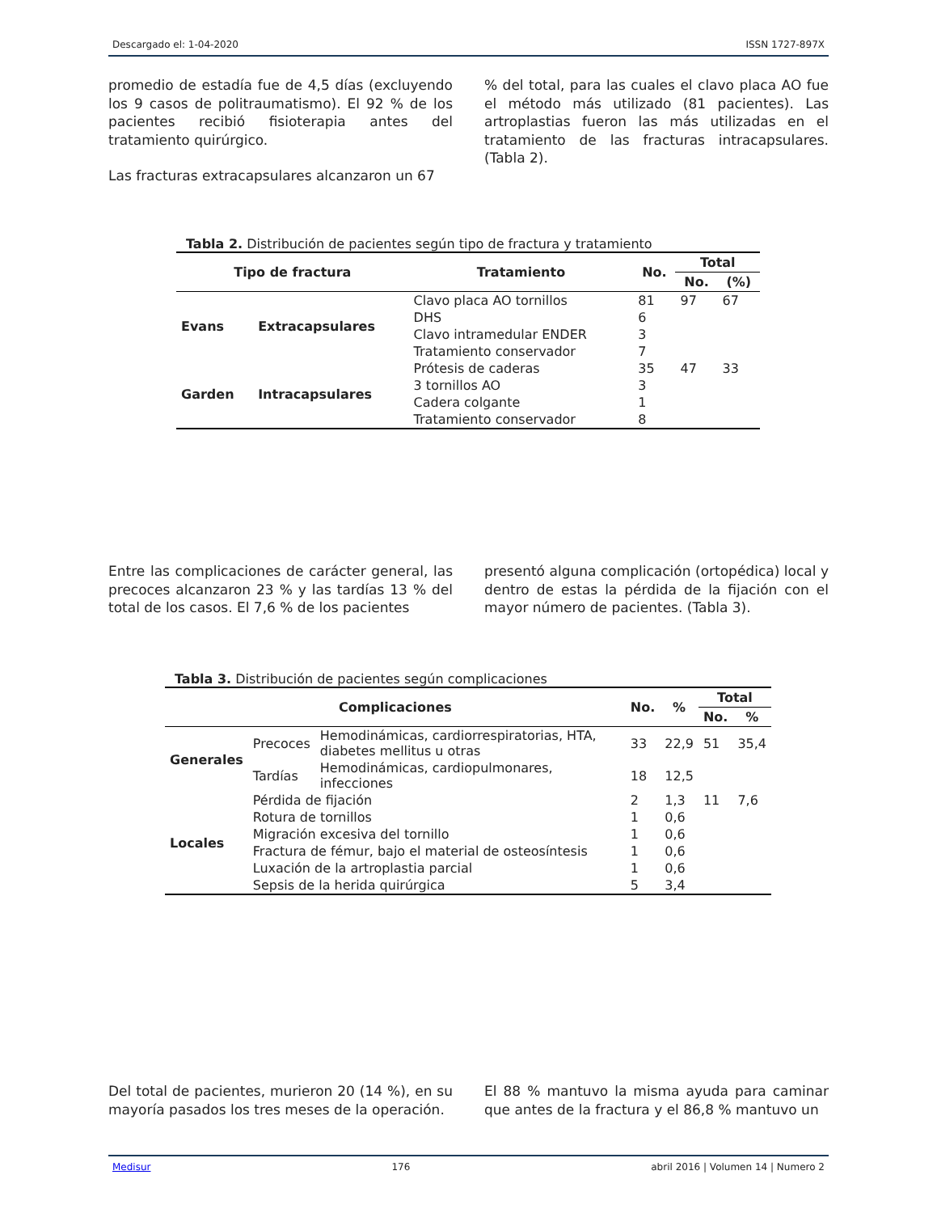Descargado el: 1-04-2020 ISSN 1727-897X
promedio de estadía fue de 4,5 días (excluyendo los 9 casos de politraumatismo). El 92 % de los pacientes recibió fisioterapia antes del tratamiento quirúrgico.
Las fracturas extracapsulares alcanzaron un 67
% del total, para las cuales el clavo placa AO fue el método más utilizado (81 pacientes). Las artroplastias fueron las más utilizadas en el tratamiento de las fracturas intracapsulares. (Tabla 2).
Tabla 2. Distribución de pacientes según tipo de fractura y tratamiento
| Tipo de fractura | | Tratamiento | No. | Total | |
| --- | --- | --- | --- | --- | --- |
| | | | | No. | (%) |
| Evans | Extracapsulares | Clavo placa AO tornillos | 81 | 97 | 67 |
| | | DHS | 6 | | |
| | | Clavo intramedular ENDER | 3 | | |
| | | Tratamiento conservador | 7 | | |
| Garden | Intracapsulares | Prótesis de caderas | 35 | 47 | 33 |
| | | 3 tornillos AO | 3 | | |
| | | Cadera colgante | 1 | | |
| | | Tratamiento conservador | 8 | | |
Entre las complicaciones de carácter general, las precoces alcanzaron 23 % y las tardías 13 % del total de los casos. El 7,6 % de los pacientes
presentó alguna complicación (ortopédica) local y dentro de estas la pérdida de la fijación con el mayor número de pacientes. (Tabla 3).
Tabla 3. Distribución de pacientes según complicaciones
| Complicaciones | | | No. | % | Total | |
| --- | --- | --- | --- | --- | --- | --- |
| | | | | | No. | % |
| Generales | Precoces | Hemodinámicas, cardiorrespiratorias, HTA, diabetes mellitus u otras | 33 | 22,9 | 51 | 35,4 |
| | Tardías | Hemodinámicas, cardiopulmonares, infecciones | 18 | 12,5 | | |
| Locales | Pérdida de fijación | | 2 | 1,3 | 11 | 7,6 |
| | Rotura de tornillos | | 1 | 0,6 | | |
| | Migración excesiva del tornillo | | 1 | 0,6 | | |
| | Fractura de fémur, bajo el material de osteosíntesis | | 1 | 0,6 | | |
| | Luxación de la artroplastia parcial | | 1 | 0,6 | | |
| | Sepsis de la herida quirúrgica | | 5 | 3,4 | | |
Del total de pacientes, murieron 20 (14 %), en su mayoría pasados los tres meses de la operación.
El 88 % mantuvo la misma ayuda para caminar que antes de la fractura y el 86,8 % mantuvo un
Medisur 176 abril 2016 | Volumen 14 | Numero 2